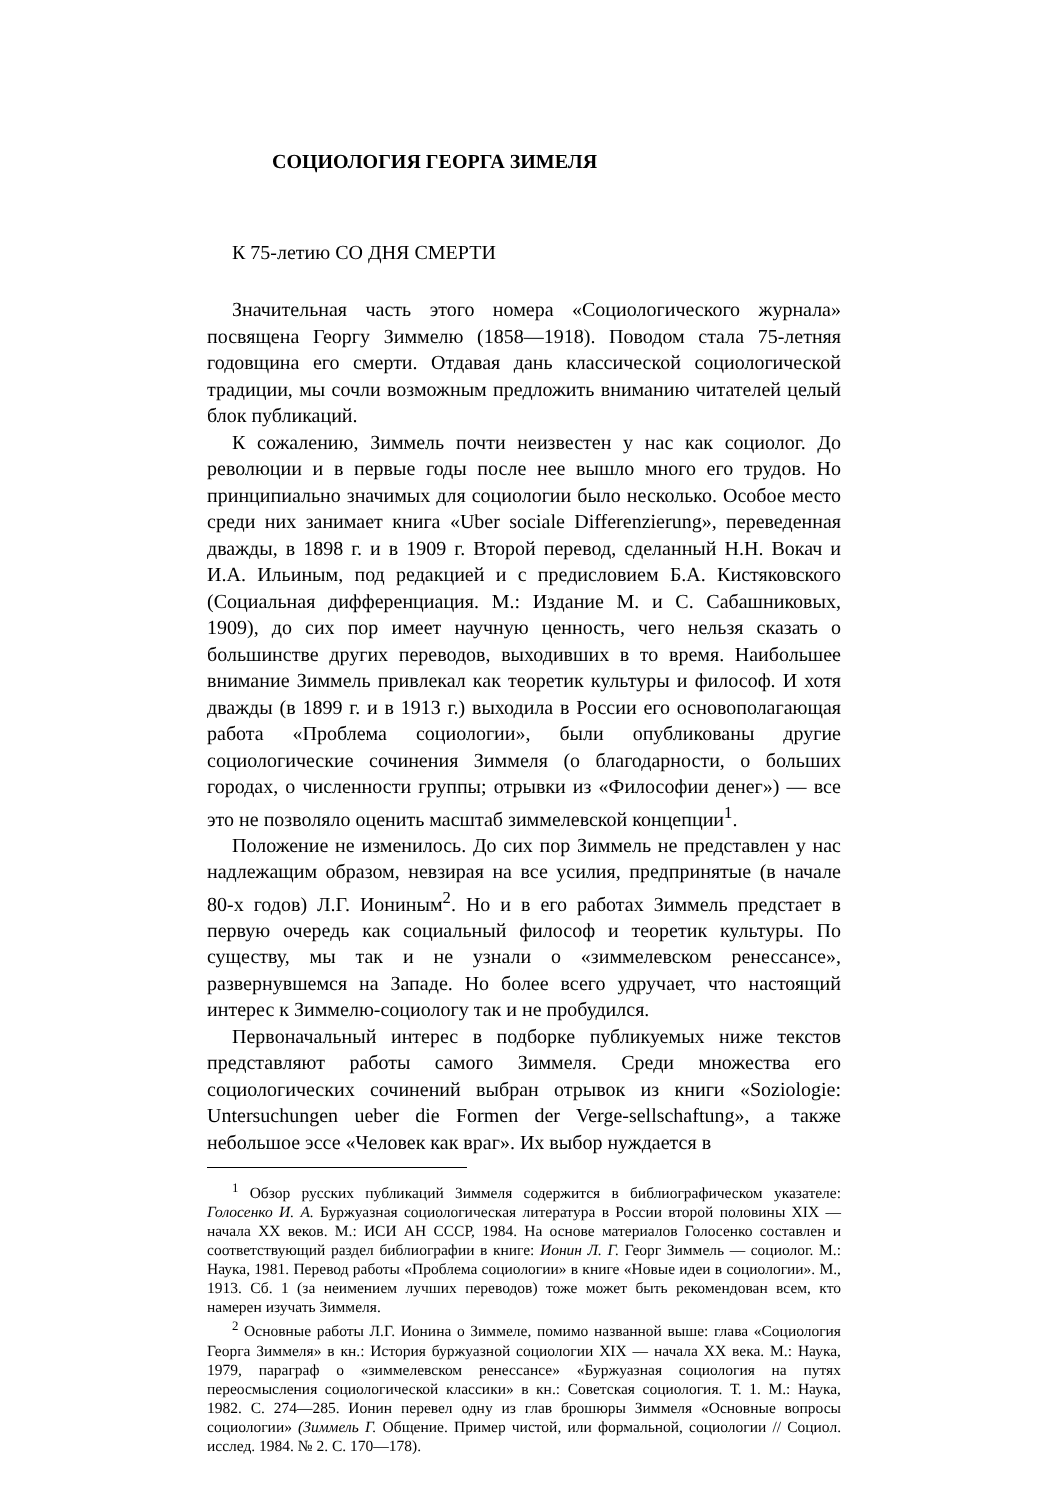СОЦИОЛОГИЯ ГЕОРГА ЗИМЕЛЯ
К 75-летию СО ДНЯ СМЕРТИ
Значительная часть этого номера «Социологического журнала» посвящена Георгу Зиммелю (1858—1918). Поводом стала 75-летняя годовщина его смерти. Отдавая дань классической социологической традиции, мы сочли возможным предложить вниманию читателей целый блок публикаций.
К сожалению, Зиммель почти неизвестен у нас как социолог. До революции и в первые годы после нее вышло много его трудов. Но принципиально значимых для социологии было несколько. Особое место среди них занимает книга «Uber sociale Differenzierung», переведенная дважды, в 1898 г. и в 1909 г. Второй перевод, сделанный Н.Н. Вокач и И.А. Ильиным, под редакцией и с предисловием Б.А. Кистяковского (Социальная дифференциация. М.: Издание М. и С. Сабашниковых, 1909), до сих пор имеет научную ценность, чего нельзя сказать о большинстве других переводов, выходивших в то время. Наибольшее внимание Зиммель привлекал как теоретик культуры и философ. И хотя дважды (в 1899 г. и в 1913 г.) выходила в России его основополагающая работа «Проблема социологии», были опубликованы другие социологические сочинения Зиммеля (о благодарности, о больших городах, о численности группы; отрывки из «Философии денег») — все это не позволяло оценить масштаб зиммелевской концепции<sup>1</sup>.
Положение не изменилось. До сих пор Зиммель не представлен у нас надлежащим образом, невзирая на все усилия, предпринятые (в начале 80-х годов) Л.Г. Иониным<sup>2</sup>. Но и в его работах Зиммель предстает в первую очередь как социальный философ и теоретик культуры. По существу, мы так и не узнали о «зиммелевском ренессансе», развернувшемся на Западе. Но более всего удручает, что настоящий интерес к Зиммелю-социологу так и не пробудился.
Первоначальный интерес в подборке публикуемых ниже текстов представляют работы самого Зиммеля. Среди множества его социологических сочинений выбран отрывок из книги «Soziologie: Untersuchungen ueber die Formen der Verge-sellschaftung», а также небольшое эссе «Человек как враг». Их выбор нуждается в
<sup>1</sup> Обзор русских публикаций Зиммеля содержится в библиографическом указателе: Голосенко И. А. Буржуазная социологическая литература в России второй половины XIX — начала XX веков. М.: ИСИ АН СССР, 1984. На основе материалов Голосенко составлен и соответствующий раздел библиографии в книге: Ионин Л. Г. Георг Зиммель — социолог. М.: Наука, 1981. Перевод работы «Проблема социологии» в книге «Новые идеи в социологии». М., 1913. Сб. 1 (за неимением лучших переводов) тоже может быть рекомендован всем, кто намерен изучать Зиммеля.
<sup>2</sup> Основные работы Л.Г. Ионина о Зиммеле, помимо названной выше: глава «Социология Георга Зиммеля» в кн.: История буржуазной социологии XIX — начала XX века. М.: Наука, 1979, параграф о «зиммелевском ренессансе» «Буржуазная социология на путях переосмысления социологической классики» в кн.: Советская социология. Т. 1. М.: Наука, 1982. С. 274—285. Ионин перевел одну из глав брошюры Зиммеля «Основные вопросы социологии» (Зиммель Г. Общение. Пример чистой, или формальной, социологии // Социол. исслед. 1984. № 2. С. 170—178).